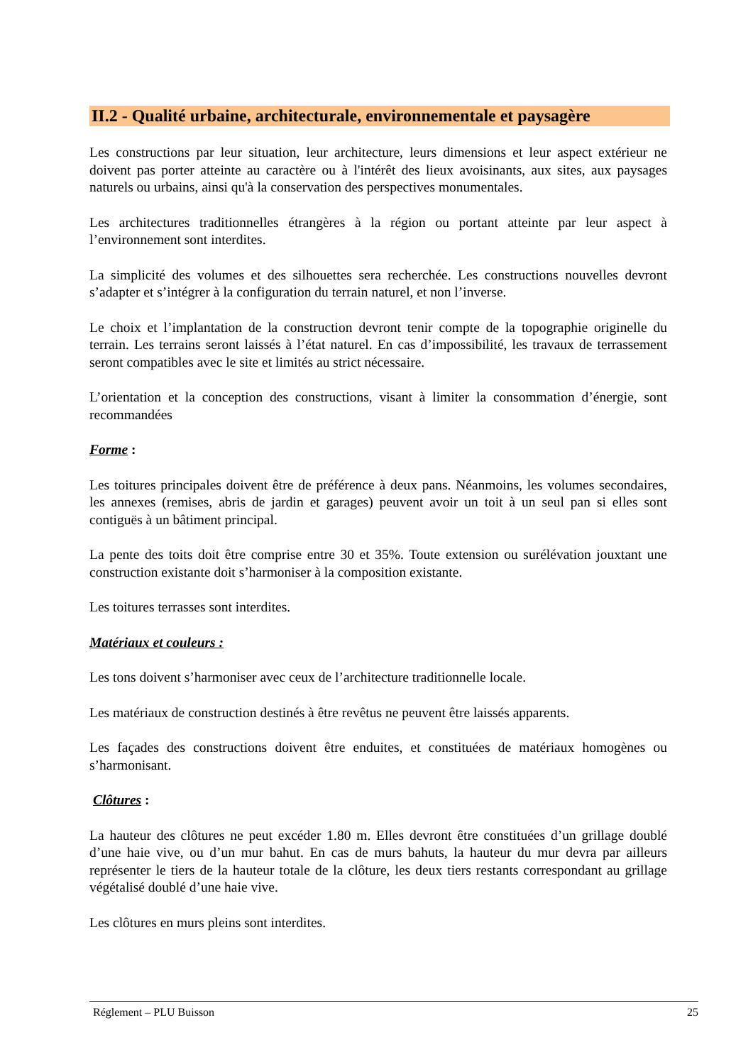II.2 - Qualité urbaine, architecturale, environnementale et paysagère
Les constructions par leur situation, leur architecture, leurs dimensions et leur aspect extérieur ne doivent pas porter atteinte au caractère ou à l'intérêt des lieux avoisinants, aux sites, aux paysages naturels ou urbains, ainsi qu'à la conservation des perspectives monumentales.
Les architectures traditionnelles étrangères à la région ou portant atteinte par leur aspect à l’environnement sont interdites.
La simplicité des volumes et des silhouettes sera recherchée. Les constructions nouvelles devront s’adapter et s’intégrer à la configuration du terrain naturel, et non l’inverse.
Le choix et l’implantation de la construction devront tenir compte de la topographie originelle du terrain. Les terrains seront laissés à l’état naturel. En cas d’impossibilité, les travaux de terrassement seront compatibles avec le site et limités au strict nécessaire.
L’orientation et la conception des constructions, visant à limiter la consommation d’énergie, sont recommandées
Forme :
Les toitures principales doivent être de préférence à deux pans. Néanmoins, les volumes secondaires, les annexes (remises, abris de jardin et garages) peuvent avoir un toit à un seul pan si elles sont contiguës à un bâtiment principal.
La pente des toits doit être comprise entre 30 et 35%. Toute extension ou surélévation jouxtant une construction existante doit s’harmoniser à la composition existante.
Les toitures terrasses sont interdites.
Matériaux et couleurs :
Les tons doivent s’harmoniser avec ceux de l’architecture traditionnelle locale.
Les matériaux de construction destinés à être revêtus ne peuvent être laissés apparents.
Les façades des constructions doivent être enduites, et constituées de matériaux homogènes ou s’harmonisant.
Clôtures :
La hauteur des clôtures ne peut excéder 1.80 m. Elles devront être constituées d’un grillage doublé d’une haie vive, ou d’un mur bahut. En cas de murs bahuts, la hauteur du mur devra par ailleurs représenter le tiers de la hauteur totale de la clôture, les deux tiers restants correspondant au grillage végétalisé doublé d’une haie vive.
Les clôtures en murs pleins sont interdites.
Réglement – PLU Buisson 25